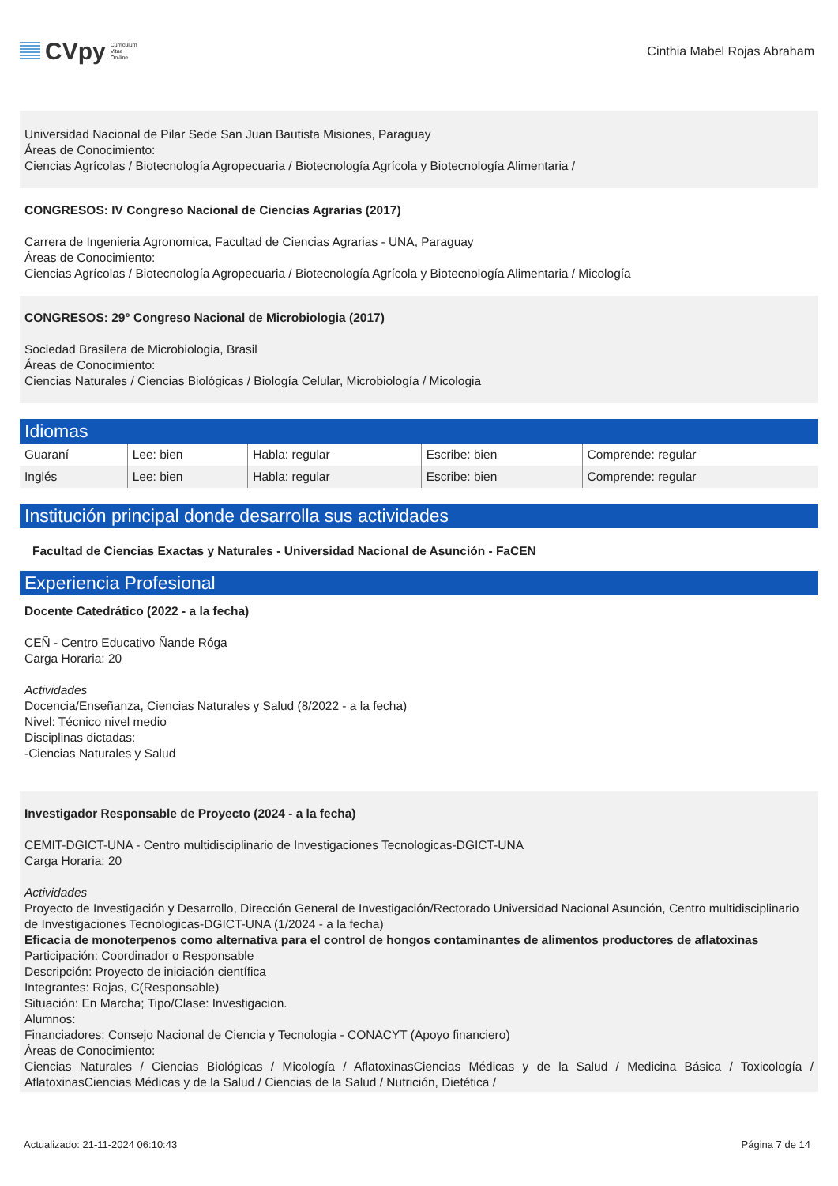CVpy Curriculum
Vitae
On-line
Cinthia Mabel Rojas Abraham
Universidad Nacional de Pilar Sede San Juan Bautista Misiones, Paraguay
Áreas de Conocimiento:
Ciencias Agrícolas / Biotecnología Agropecuaria / Biotecnología Agrícola y Biotecnología Alimentaria /
CONGRESOS: IV Congreso Nacional de Ciencias Agrarias (2017)
Carrera de Ingenieria Agronomica, Facultad de Ciencias Agrarias - UNA, Paraguay
Áreas de Conocimiento:
Ciencias Agrícolas / Biotecnología Agropecuaria / Biotecnología Agrícola y Biotecnología Alimentaria / Micología
CONGRESOS: 29° Congreso Nacional de Microbiologia (2017)
Sociedad Brasilera de Microbiologia, Brasil
Áreas de Conocimiento:
Ciencias Naturales / Ciencias Biológicas / Biología Celular, Microbiología / Micologia
Idiomas
| Guaraní | Lee: bien | Habla: regular | Escribe: bien | Comprende: regular |
| Inglés | Lee: bien | Habla: regular | Escribe: bien | Comprende: regular |
Institución principal donde desarrolla sus actividades
Facultad de Ciencias Exactas y Naturales - Universidad Nacional de Asunción - FaCEN
Experiencia Profesional
Docente Catedrático (2022 - a la fecha)
CEÑ - Centro Educativo Ñande Róga
Carga Horaria: 20
Actividades
Docencia/Enseñanza, Ciencias Naturales y Salud (8/2022 - a la fecha)
Nivel: Técnico nivel medio
Disciplinas dictadas:
-Ciencias Naturales y Salud
Investigador Responsable de Proyecto (2024 - a la fecha)
CEMIT-DGICT-UNA - Centro multidisciplinario de Investigaciones Tecnologicas-DGICT-UNA
Carga Horaria: 20
Actividades
Proyecto de Investigación y Desarrollo, Dirección General de Investigación/Rectorado Universidad Nacional Asunción, Centro multidisciplinario de Investigaciones Tecnologicas-DGICT-UNA (1/2024 - a la fecha)
Eficacia de monoterpenos como alternativa para el control de hongos contaminantes de alimentos productores de aflatoxinas
Participación: Coordinador o Responsable
Descripción: Proyecto de iniciación científica
Integrantes: Rojas, C(Responsable)
Situación: En Marcha; Tipo/Clase: Investigacion.
Alumnos:
Financiadores: Consejo Nacional de Ciencia y Tecnologia - CONACYT (Apoyo financiero)
Áreas de Conocimiento:
Ciencias Naturales / Ciencias Biológicas / Micología / AflatoxinasCiencias Médicas y de la Salud / Medicina Básica / Toxicología / AflatoxinasCiencias Médicas y de la Salud / Ciencias de la Salud / Nutrición, Dietética /
Actualizado: 21-11-2024 06:10:43 Página 7 de 14